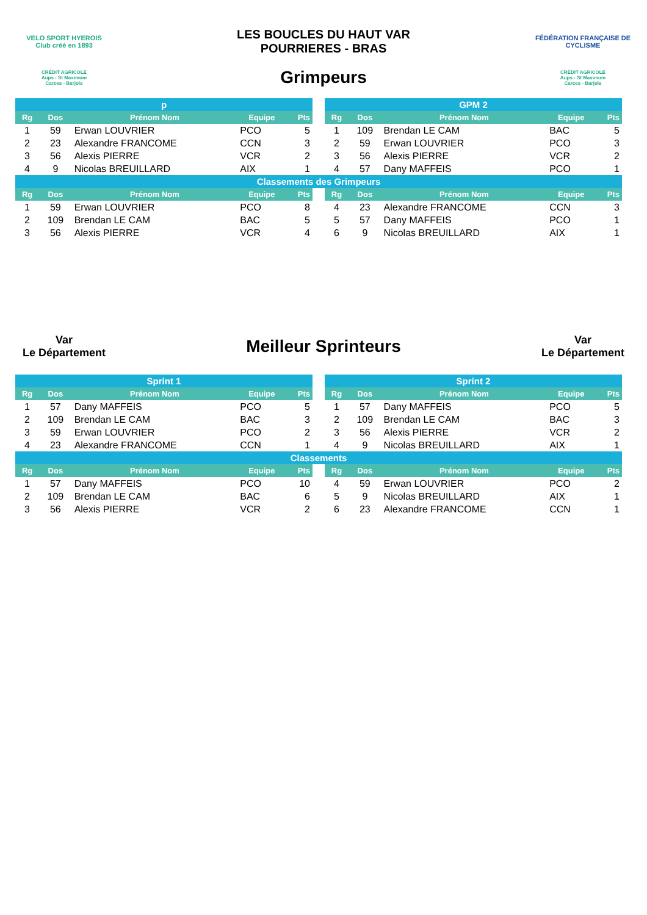VELO SPORT HYEROIS
Club créé en 1893
LES BOUCLES DU HAUT VAR
POURRIERES - BRAS
FÉDÉRATION FRANÇAISE DE CYCLISME
CRÉDIT AGRICOLE
Aups - St Maximum
Carces - Barjols
Grimpeurs
CRÉDIT AGRICOLE
Aups - St Maximum
Carces - Barjols
| p | | | | | | GPM 2 | | | | |
| --- | --- | --- | --- | --- | --- | --- | --- | --- | --- | --- |
| Rg | Dos | Prénom Nom | Equipe | Pts | | Rg | Dos | Prénom Nom | Equipe | Pts |
| 1 | 59 | Erwan LOUVRIER | PCO | 5 | | 1 | 109 | Brendan LE CAM | BAC | 5 |
| 2 | 23 | Alexandre FRANCOME | CCN | 3 | | 2 | 59 | Erwan LOUVRIER | PCO | 3 |
| 3 | 56 | Alexis PIERRE | VCR | 2 | | 3 | 56 | Alexis PIERRE | VCR | 2 |
| 4 | 9 | Nicolas BREUILLARD | AIX | 1 | | 4 | 57 | Dany MAFFEIS | PCO | 1 |
| Classements des Grimpeurs | | | | | | | | | | |
| Rg | Dos | Prénom Nom | Equipe | Pts | | Rg | Dos | Prénom Nom | Equipe | Pts |
| 1 | 59 | Erwan LOUVRIER | PCO | 8 | | 4 | 23 | Alexandre FRANCOME | CCN | 3 |
| 2 | 109 | Brendan LE CAM | BAC | 5 | | 5 | 57 | Dany MAFFEIS | PCO | 1 |
| 3 | 56 | Alexis PIERRE | VCR | 4 | | 6 | 9 | Nicolas BREUILLARD | AIX | 1 |
Var
Le Département
Meilleur Sprinteurs
Var
Le Département
| Sprint 1 | | | | | | Sprint 2 | | | | |
| --- | --- | --- | --- | --- | --- | --- | --- | --- | --- | --- |
| Rg | Dos | Prénom Nom | Equipe | Pts | | Rg | Dos | Prénom Nom | Equipe | Pts |
| 1 | 57 | Dany MAFFEIS | PCO | 5 | | 1 | 57 | Dany MAFFEIS | PCO | 5 |
| 2 | 109 | Brendan LE CAM | BAC | 3 | | 2 | 109 | Brendan LE CAM | BAC | 3 |
| 3 | 59 | Erwan LOUVRIER | PCO | 2 | | 3 | 56 | Alexis PIERRE | VCR | 2 |
| 4 | 23 | Alexandre FRANCOME | CCN | 1 | | 4 | 9 | Nicolas BREUILLARD | AIX | 1 |
| Classements | | | | | | | | | | |
| Rg | Dos | Prénom Nom | Equipe | Pts | | Rg | Dos | Prénom Nom | Equipe | Pts |
| 1 | 57 | Dany MAFFEIS | PCO | 10 | | 4 | 59 | Erwan LOUVRIER | PCO | 2 |
| 2 | 109 | Brendan LE CAM | BAC | 6 | | 5 | 9 | Nicolas BREUILLARD | AIX | 1 |
| 3 | 56 | Alexis PIERRE | VCR | 2 | | 6 | 23 | Alexandre FRANCOME | CCN | 1 |